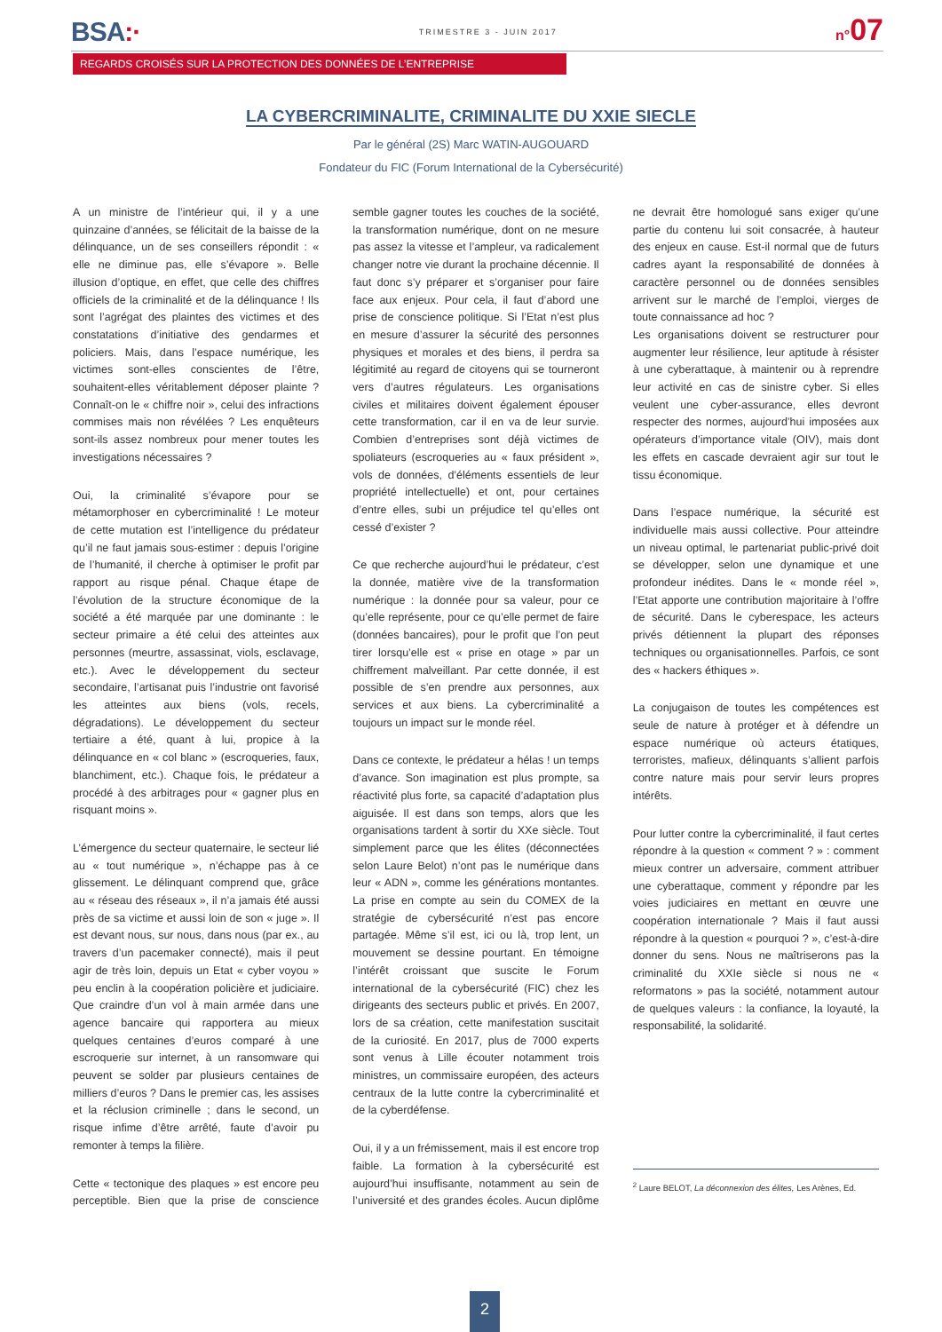BSA:·
TRIMESTRE 3 - JUIN 2017
n°07
REGARDS CROISÉS SUR LA PROTECTION DES DONNÉES DE L’ENTREPRISE
LA CYBERCRIMINALITE, CRIMINALITE DU XXIE SIECLE
Par le général (2S) Marc WATIN-AUGOUARD
Fondateur du FIC (Forum International de la Cybersécurité)
A un ministre de l’intérieur qui, il y a une quinzaine d’années, se félicitait de la baisse de la délinquance, un de ses conseillers répondit : « elle ne diminue pas, elle s’évapore ». Belle illusion d’optique, en effet, que celle des chiffres officiels de la criminalité et de la délinquance ! Ils sont l’agrégat des plaintes des victimes et des constatations d’initiative des gendarmes et policiers. Mais, dans l’espace numérique, les victimes sont-elles conscientes de l’être, souhaitent-elles véritablement déposer plainte ? Connaît-on le « chiffre noir », celui des infractions commises mais non révélées ? Les enquêteurs sont-ils assez nombreux pour mener toutes les investigations nécessaires ?
Oui, la criminalité s’évapore pour se métamorphoser en cybercriminalité ! Le moteur de cette mutation est l’intelligence du prédateur qu’il ne faut jamais sous-estimer : depuis l’origine de l’humanité, il cherche à optimiser le profit par rapport au risque pénal. Chaque étape de l’évolution de la structure économique de la société a été marquée par une dominante : le secteur primaire a été celui des atteintes aux personnes (meurtre, assassinat, viols, esclavage, etc.). Avec le développement du secteur secondaire, l’artisanat puis l’industrie ont favorisé les atteintes aux biens (vols, recels, dégradations). Le développement du secteur tertiaire a été, quant à lui, propice à la délinquance en « col blanc » (escroqueries, faux, blanchiment, etc.). Chaque fois, le prédateur a procédé à des arbitrages pour « gagner plus en risquant moins ».
L’émergence du secteur quaternaire, le secteur lié au « tout numérique », n’échappe pas à ce glissement. Le délinquant comprend que, grâce au « réseau des réseaux », il n’a jamais été aussi près de sa victime et aussi loin de son « juge ». Il est devant nous, sur nous, dans nous (par ex., au travers d’un pacemaker connecté), mais il peut agir de très loin, depuis un Etat « cyber voyou » peu enclin à la coopération policière et judiciaire. Que craindre d’un vol à main armée dans une agence bancaire qui rapportera au mieux quelques centaines d’euros comparé à une escroquerie sur internet, à un ransomware qui peuvent se solder par plusieurs centaines de milliers d’euros ? Dans le premier cas, les assises et la réclusion criminelle ; dans le second, un risque infime d’être arrêté, faute d’avoir pu remonter à temps la filière.
Cette « tectonique des plaques » est encore peu perceptible. Bien que la prise de conscience semble gagner toutes les couches de la société, la transformation numérique, dont on ne mesure pas assez la vitesse et l’ampleur, va radicalement changer notre vie durant la prochaine décennie. Il faut donc s’y préparer et s’organiser pour faire face aux enjeux. Pour cela, il faut d’abord une prise de conscience politique. Si l’Etat n’est plus en mesure d’assurer la sécurité des personnes physiques et morales et des biens, il perdra sa légitimité au regard de citoyens qui se tourneront vers d’autres régulateurs. Les organisations civiles et militaires doivent également épouser cette transformation, car il en va de leur survie. Combien d’entreprises sont déjà victimes de spoliateurs (escroqueries au « faux président », vols de données, d’éléments essentiels de leur propriété intellectuelle) et ont, pour certaines d’entre elles, subi un préjudice tel qu’elles ont cessé d’exister ?
Ce que recherche aujourd’hui le prédateur, c’est la donnée, matière vive de la transformation numérique : la donnée pour sa valeur, pour ce qu’elle représente, pour ce qu’elle permet de faire (données bancaires), pour le profit que l’on peut tirer lorsqu’elle est « prise en otage » par un chiffrement malveillant. Par cette donnée, il est possible de s’en prendre aux personnes, aux services et aux biens. La cybercriminalité a toujours un impact sur le monde réel.
Dans ce contexte, le prédateur a hélas ! un temps d’avance. Son imagination est plus prompte, sa réactivité plus forte, sa capacité d’adaptation plus aiguisée. Il est dans son temps, alors que les organisations tardent à sortir du XXe siècle. Tout simplement parce que les élites (déconnectées selon Laure Belot) n’ont pas le numérique dans leur « ADN », comme les générations montantes. La prise en compte au sein du COMEX de la stratégie de cybersécurité n’est pas encore partagée. Même s’il est, ici ou là, trop lent, un mouvement se dessine pourtant. En témoigne l’intérêt croissant que suscite le Forum international de la cybersécurité (FIC) chez les dirigeants des secteurs public et privés. En 2007, lors de sa création, cette manifestation suscitait de la curiosité. En 2017, plus de 7000 experts sont venus à Lille écouter notamment trois ministres, un commissaire européen, des acteurs centraux de la lutte contre la cybercriminalité et de la cyberdéfense.
Oui, il y a un frémissement, mais il est encore trop faible. La formation à la cybersécurité est aujourd’hui insuffisante, notamment au sein de l’université et des grandes écoles. Aucun diplôme ne devrait être homologué sans exiger qu’une partie du contenu lui soit consacrée, à hauteur des enjeux en cause. Est-il normal que de futurs cadres ayant la responsabilité de données à caractère personnel ou de données sensibles arrivent sur le marché de l’emploi, vierges de toute connaissance ad hoc ?
Les organisations doivent se restructurer pour augmenter leur résilience, leur aptitude à résister à une cyberattaque, à maintenir ou à reprendre leur activité en cas de sinistre cyber. Si elles veulent une cyber-assurance, elles devront respecter des normes, aujourd’hui imposées aux opérateurs d’importance vitale (OIV), mais dont les effets en cascade devraient agir sur tout le tissu économique.
Dans l’espace numérique, la sécurité est individuelle mais aussi collective. Pour atteindre un niveau optimal, le partenariat public-privé doit se développer, selon une dynamique et une profondeur inédites. Dans le « monde réel », l’Etat apporte une contribution majoritaire à l’offre de sécurité. Dans le cyberespace, les acteurs privés détiennent la plupart des réponses techniques ou organisationnelles. Parfois, ce sont des « hackers éthiques ».
La conjugaison de toutes les compétences est seule de nature à protéger et à défendre un espace numérique où acteurs étatiques, terroristes, mafieux, délinquants s’allient parfois contre nature mais pour servir leurs propres intérêts.
Pour lutter contre la cybercriminalité, il faut certes répondre à la question « comment ? » : comment mieux contrer un adversaire, comment attribuer une cyberattaque, comment y répondre par les voies judiciaires en mettant en œuvre une coopération internationale ? Mais il faut aussi répondre à la question « pourquoi ? », c’est-à-dire donner du sens. Nous ne maîtriserons pas la criminalité du XXIe siècle si nous ne « reformatons » pas la société, notamment autour de quelques valeurs : la confiance, la loyauté, la responsabilité, la solidarité.
<sup>2</sup> Laure BELOT, La déconnexion des élites, Les Arènes, Ed.
2